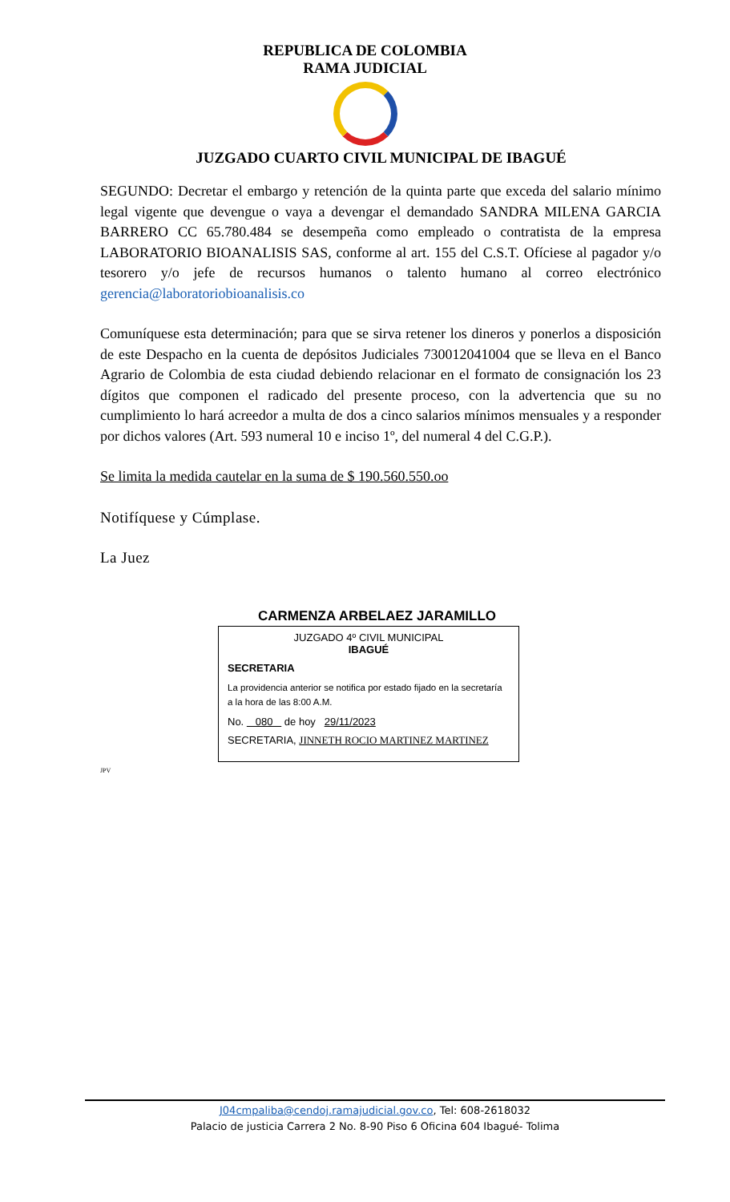REPUBLICA DE COLOMBIA
RAMA JUDICIAL
JUZGADO CUARTO CIVIL MUNICIPAL DE IBAGUÉ
SEGUNDO: Decretar el embargo y retención de la quinta parte que exceda del salario mínimo legal vigente que devengue o vaya a devengar el demandado SANDRA MILENA GARCIA BARRERO CC 65.780.484 se desempeña como empleado o contratista de la empresa LABORATORIO BIOANALISIS SAS, conforme al art. 155 del C.S.T. Ofíciese al pagador y/o tesorero y/o jefe de recursos humanos o talento humano al correo electrónico gerencia@laboratoriobioanalisis.co
Comuníquese esta determinación; para que se sirva retener los dineros y ponerlos a disposición de este Despacho en la cuenta de depósitos Judiciales 730012041004 que se lleva en el Banco Agrario de Colombia de esta ciudad debiendo relacionar en el formato de consignación los 23 dígitos que componen el radicado del presente proceso, con la advertencia que su no cumplimiento lo hará acreedor a multa de dos a cinco salarios mínimos mensuales y a responder por dichos valores (Art. 593 numeral 10 e inciso 1º, del numeral 4 del C.G.P.).
Se limita la medida cautelar en la suma de $ 190.560.550.oo
Notifíquese y Cúmplase.
La Juez
CARMENZA ARBELAEZ JARAMILLO
JUZGADO 4º CIVIL MUNICIPAL
IBAGUÉ
SECRETARIA
La providencia anterior se notifica por estado fijado en la secretaría a la hora de las 8:00 A.M.
No. 080 de hoy 29/11/2023
SECRETARIA, JINNETH ROCIO MARTINEZ MARTINEZ
JPV
J04cmpaliba@cendoj.ramajudicial.gov.co, Tel: 608-2618032
Palacio de justicia Carrera 2 No. 8-90 Piso 6 Oficina 604 Ibagué- Tolima